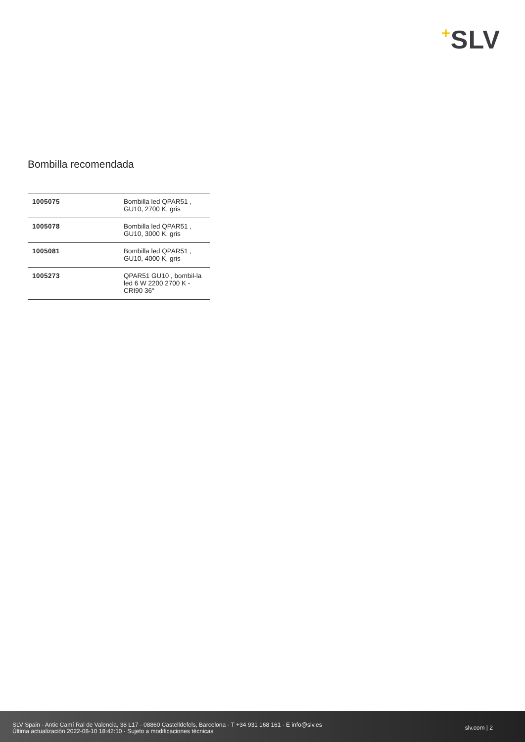+SLV
Bombilla recomendada
| 1005075 | Bombilla led QPAR51 , GU10, 2700 K, gris |
| 1005078 | Bombilla led QPAR51 , GU10, 3000 K, gris |
| 1005081 | Bombilla led QPAR51 , GU10, 4000 K, gris |
| 1005273 | QPAR51 GU10 , bombil-la led 6 W 2200 2700 K - CRI90 36° |
SLV Spain · Antic Camí Ral de Valencia, 38 L17 · 08860 Castelldefels, Barcelona · T +34 931 168 161 · E info@slv.es
Última actualización 2022-08-10 18:42:10 · Sujeto a modificaciones técnicas
slv.com | 2